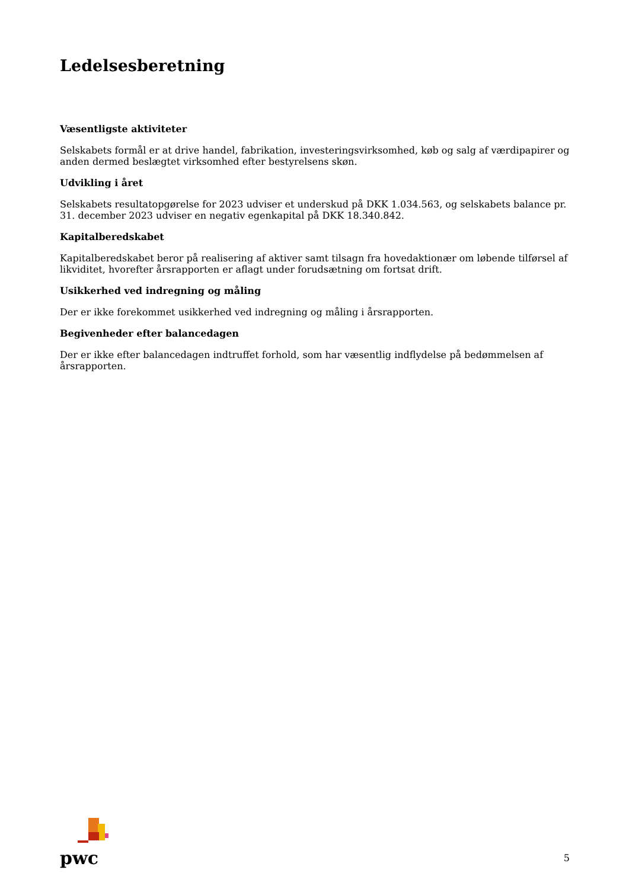Ledelsesberetning
Væsentligste aktiviteter
Selskabets formål er at drive handel, fabrikation, investeringsvirksomhed, køb og salg af værdipapirer og anden dermed beslægtet virksomhed efter bestyrelsens skøn.
Udvikling i året
Selskabets resultatopgørelse for 2023 udviser et underskud på DKK 1.034.563, og selskabets balance pr. 31. december 2023 udviser en negativ egenkapital på DKK 18.340.842.
Kapitalberedskabet
Kapitalberedskabet beror på realisering af aktiver samt tilsagn fra hovedaktionær om løbende tilførsel af likviditet, hvorefter årsrapporten er aflagt under forudsætning om fortsat drift.
Usikkerhed ved indregning og måling
Der er ikke forekommet usikkerhed ved indregning og måling i årsrapporten.
Begivenheder efter balancedagen
Der er ikke efter balancedagen indtruffet forhold, som har væsentlig indflydelse på bedømmelsen af årsrapporten.
pwc
5